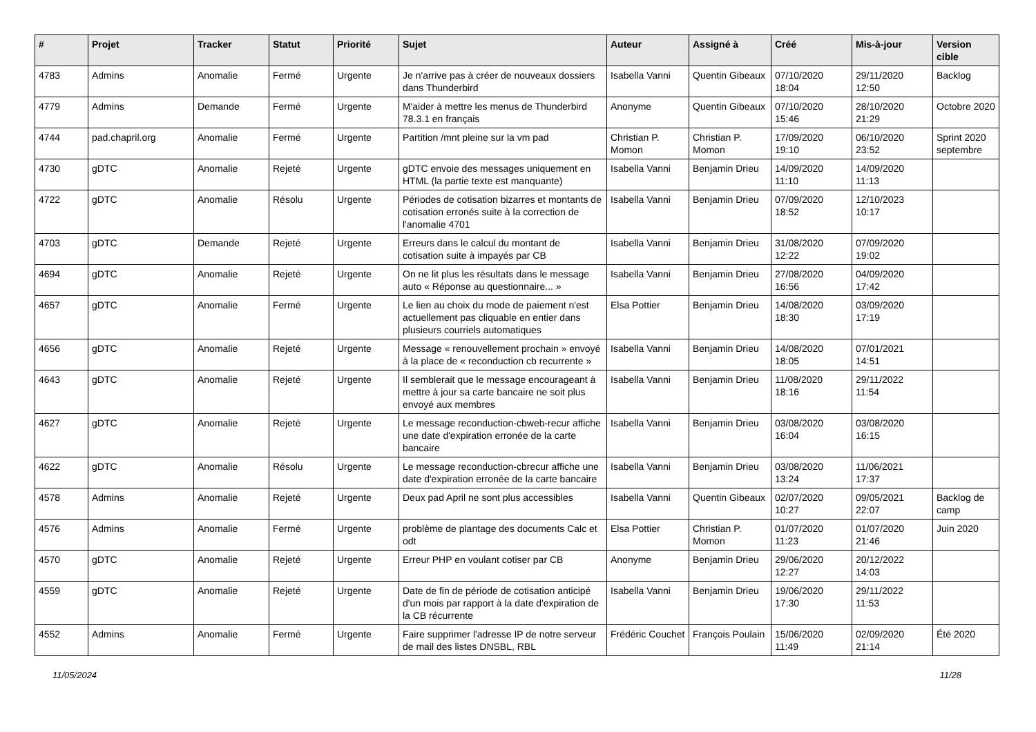| # | Projet | Tracker | Statut | Priorité | Sujet | Auteur | Assigné à | Créé | Mis-à-jour | Version cible |
| --- | --- | --- | --- | --- | --- | --- | --- | --- | --- | --- |
| 4783 | Admins | Anomalie | Fermé | Urgente | Je n'arrive pas à créer de nouveaux dossiers dans Thunderbird | Isabella Vanni | Quentin Gibeaux | 07/10/2020 18:04 | 29/11/2020 12:50 | Backlog |
| 4779 | Admins | Demande | Fermé | Urgente | M'aider à mettre les menus de Thunderbird 78.3.1 en français | Anonyme | Quentin Gibeaux | 07/10/2020 15:46 | 28/10/2020 21:29 | Octobre 2020 |
| 4744 | pad.chapril.org | Anomalie | Fermé | Urgente | Partition /mnt pleine sur la vm pad | Christian P. Momon | Christian P. Momon | 17/09/2020 19:10 | 06/10/2020 23:52 | Sprint 2020 septembre |
| 4730 | gDTC | Anomalie | Rejeté | Urgente | gDTC envoie des messages uniquement en HTML (la partie texte est manquante) | Isabella Vanni | Benjamin Drieu | 14/09/2020 11:10 | 14/09/2020 11:13 | |
| 4722 | gDTC | Anomalie | Résolu | Urgente | Périodes de cotisation bizarres et montants de cotisation erronés suite à la correction de l'anomalie 4701 | Isabella Vanni | Benjamin Drieu | 07/09/2020 18:52 | 12/10/2023 10:17 | |
| 4703 | gDTC | Demande | Rejeté | Urgente | Erreurs dans le calcul du montant de cotisation suite à impayés par CB | Isabella Vanni | Benjamin Drieu | 31/08/2020 12:22 | 07/09/2020 19:02 | |
| 4694 | gDTC | Anomalie | Rejeté | Urgente | On ne lit plus les résultats dans le message auto « Réponse au questionnaire... » | Isabella Vanni | Benjamin Drieu | 27/08/2020 16:56 | 04/09/2020 17:42 | |
| 4657 | gDTC | Anomalie | Fermé | Urgente | Le lien au choix du mode de paiement n'est actuellement pas cliquable en entier dans plusieurs courriels automatiques | Elsa Pottier | Benjamin Drieu | 14/08/2020 18:30 | 03/09/2020 17:19 | |
| 4656 | gDTC | Anomalie | Rejeté | Urgente | Message « renouvellement prochain » envoyé à la place de « reconduction cb recurrente » | Isabella Vanni | Benjamin Drieu | 14/08/2020 18:05 | 07/01/2021 14:51 | |
| 4643 | gDTC | Anomalie | Rejeté | Urgente | Il semblerait que le message encourageant à mettre à jour sa carte bancaire ne soit plus envoyé aux membres | Isabella Vanni | Benjamin Drieu | 11/08/2020 18:16 | 29/11/2022 11:54 | |
| 4627 | gDTC | Anomalie | Rejeté | Urgente | Le message reconduction-cbweb-recur affiche une date d'expiration erronée de la carte bancaire | Isabella Vanni | Benjamin Drieu | 03/08/2020 16:04 | 03/08/2020 16:15 | |
| 4622 | gDTC | Anomalie | Résolu | Urgente | Le message reconduction-cbrecur affiche une date d'expiration erronée de la carte bancaire | Isabella Vanni | Benjamin Drieu | 03/08/2020 13:24 | 11/06/2021 17:37 | |
| 4578 | Admins | Anomalie | Rejeté | Urgente | Deux pad April ne sont plus accessibles | Isabella Vanni | Quentin Gibeaux | 02/07/2020 10:27 | 09/05/2021 22:07 | Backlog de camp |
| 4576 | Admins | Anomalie | Fermé | Urgente | problème de plantage des documents Calc et odt | Elsa Pottier | Christian P. Momon | 01/07/2020 11:23 | 01/07/2020 21:46 | Juin 2020 |
| 4570 | gDTC | Anomalie | Rejeté | Urgente | Erreur PHP en voulant cotiser par CB | Anonyme | Benjamin Drieu | 29/06/2020 12:27 | 20/12/2022 14:03 | |
| 4559 | gDTC | Anomalie | Rejeté | Urgente | Date de fin de période de cotisation anticipé d'un mois par rapport à la date d'expiration de la CB récurrente | Isabella Vanni | Benjamin Drieu | 19/06/2020 17:30 | 29/11/2022 11:53 | |
| 4552 | Admins | Anomalie | Fermé | Urgente | Faire supprimer l'adresse IP de notre serveur de mail des listes DNSBL, RBL | Frédéric Couchet | François Poulain | 15/06/2020 11:49 | 02/09/2020 21:14 | Été 2020 |
11/05/2024 11/28